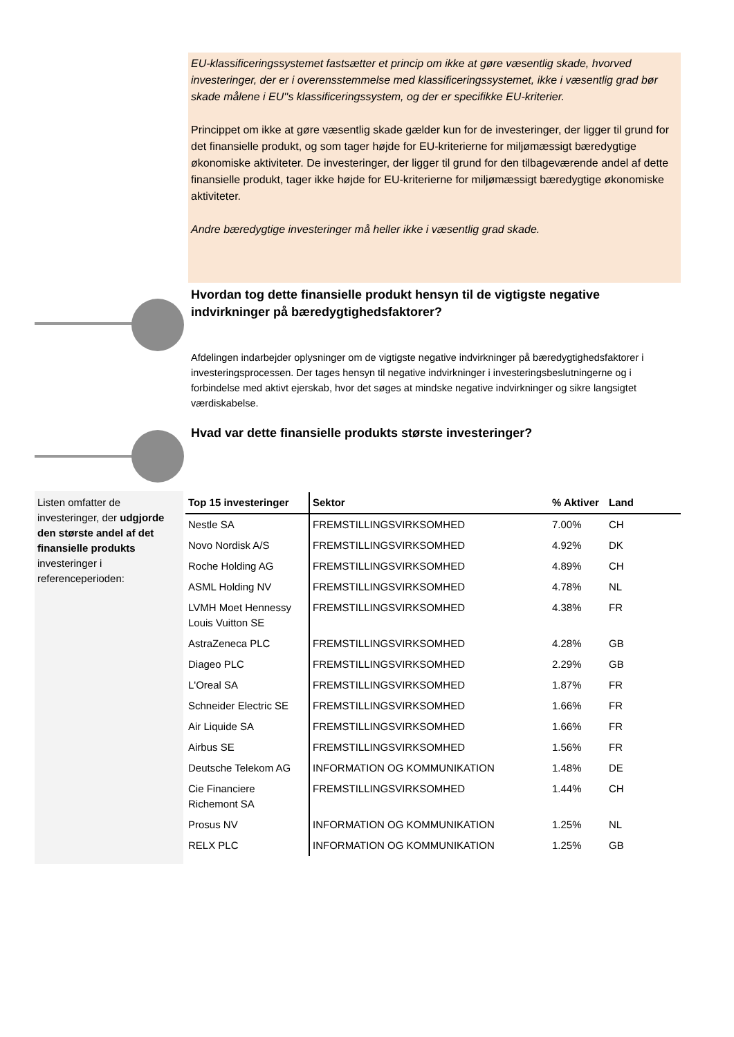EU-klassificeringssystemet fastsætter et princip om ikke at gøre væsentlig skade, hvorved investeringer, der er i overensstemmelse med klassificeringssystemet, ikke i væsentlig grad bør skade målene i EU''s klassificeringssystem, og der er specifikke EU-kriterier.
Princippet om ikke at gøre væsentlig skade gælder kun for de investeringer, der ligger til grund for det finansielle produkt, og som tager højde for EU-kriterierne for miljømæssigt bæredygtige økonomiske aktiviteter. De investeringer, der ligger til grund for den tilbageværende andel af dette finansielle produkt, tager ikke højde for EU-kriterierne for miljømæssigt bæredygtige økonomiske aktiviteter.
Andre bæredygtige investeringer må heller ikke i væsentlig grad skade.
Hvordan tog dette finansielle produkt hensyn til de vigtigste negative indvirkninger på bæredygtighedsfaktorer?
Afdelingen indarbejder oplysninger om de vigtigste negative indvirkninger på bæredygtighedsfaktorer i investeringsprocessen. Der tages hensyn til negative indvirkninger i investeringsbeslutningerne og i forbindelse med aktivt ejerskab, hvor det søges at mindske negative indvirkninger og sikre langsigtet værdiskabelse.
Hvad var dette finansielle produkts største investeringer?
Listen omfatter de investeringer, der udgjorde den største andel af det finansielle produkts investeringer i referenceperioden:
| Top 15 investeringer | Sektor | % Aktiver | Land |
| --- | --- | --- | --- |
| Nestle SA | FREMSTILLINGSVIRKSOMHED | 7.00% | CH |
| Novo Nordisk A/S | FREMSTILLINGSVIRKSOMHED | 4.92% | DK |
| Roche Holding AG | FREMSTILLINGSVIRKSOMHED | 4.89% | CH |
| ASML Holding NV | FREMSTILLINGSVIRKSOMHED | 4.78% | NL |
| LVMH Moet Hennessy Louis Vuitton SE | FREMSTILLINGSVIRKSOMHED | 4.38% | FR |
| AstraZeneca PLC | FREMSTILLINGSVIRKSOMHED | 4.28% | GB |
| Diageo PLC | FREMSTILLINGSVIRKSOMHED | 2.29% | GB |
| L'Oreal SA | FREMSTILLINGSVIRKSOMHED | 1.87% | FR |
| Schneider Electric SE | FREMSTILLINGSVIRKSOMHED | 1.66% | FR |
| Air Liquide SA | FREMSTILLINGSVIRKSOMHED | 1.66% | FR |
| Airbus SE | FREMSTILLINGSVIRKSOMHED | 1.56% | FR |
| Deutsche Telekom AG | INFORMATION OG KOMMUNIKATION | 1.48% | DE |
| Cie Financiere Richemont SA | FREMSTILLINGSVIRKSOMHED | 1.44% | CH |
| Prosus NV | INFORMATION OG KOMMUNIKATION | 1.25% | NL |
| RELX PLC | INFORMATION OG KOMMUNIKATION | 1.25% | GB |